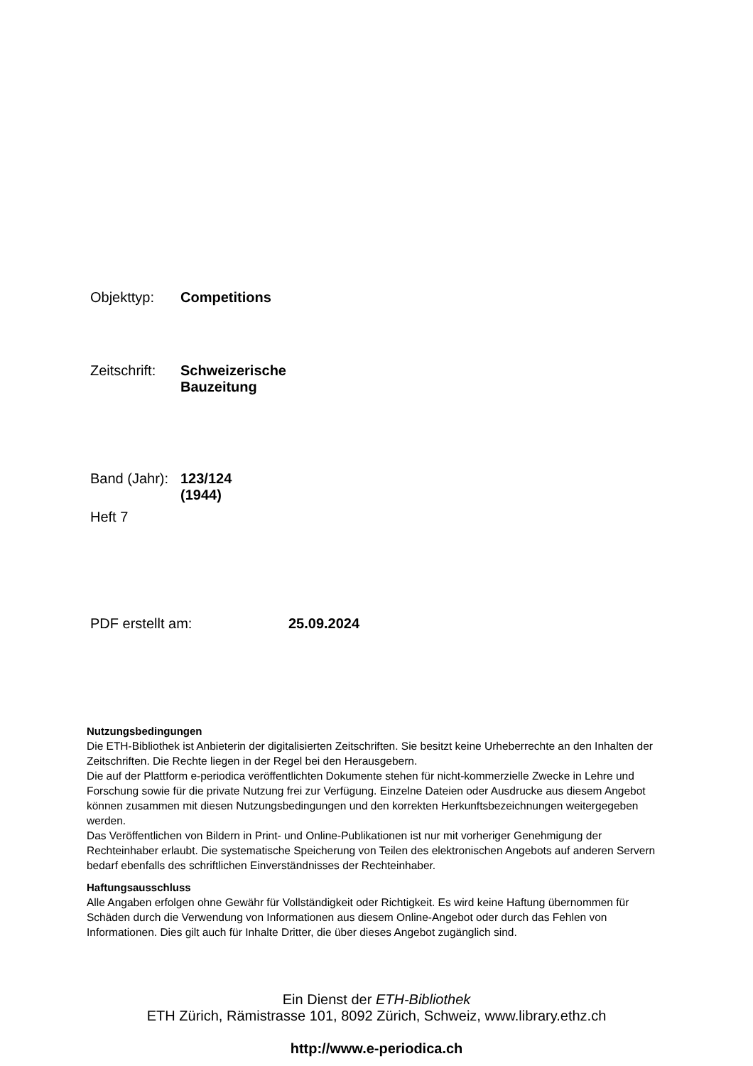Objekttyp: Competitions
Zeitschrift: Schweizerische Bauzeitung
Band (Jahr): 123/124 (1944)
Heft 7
PDF erstellt am: 25.09.2024
Nutzungsbedingungen
Die ETH-Bibliothek ist Anbieterin der digitalisierten Zeitschriften. Sie besitzt keine Urheberrechte an den Inhalten der Zeitschriften. Die Rechte liegen in der Regel bei den Herausgebern.
Die auf der Plattform e-periodica veröffentlichten Dokumente stehen für nicht-kommerzielle Zwecke in Lehre und Forschung sowie für die private Nutzung frei zur Verfügung. Einzelne Dateien oder Ausdrucke aus diesem Angebot können zusammen mit diesen Nutzungsbedingungen und den korrekten Herkunftsbezeichnungen weitergegeben werden.
Das Veröffentlichen von Bildern in Print- und Online-Publikationen ist nur mit vorheriger Genehmigung der Rechteinhaber erlaubt. Die systematische Speicherung von Teilen des elektronischen Angebots auf anderen Servern bedarf ebenfalls des schriftlichen Einverständnisses der Rechteinhaber.
Haftungsausschluss
Alle Angaben erfolgen ohne Gewähr für Vollständigkeit oder Richtigkeit. Es wird keine Haftung übernommen für Schäden durch die Verwendung von Informationen aus diesem Online-Angebot oder durch das Fehlen von Informationen. Dies gilt auch für Inhalte Dritter, die über dieses Angebot zugänglich sind.
Ein Dienst der ETH-Bibliothek
ETH Zürich, Rämistrasse 101, 8092 Zürich, Schweiz, www.library.ethz.ch
http://www.e-periodica.ch